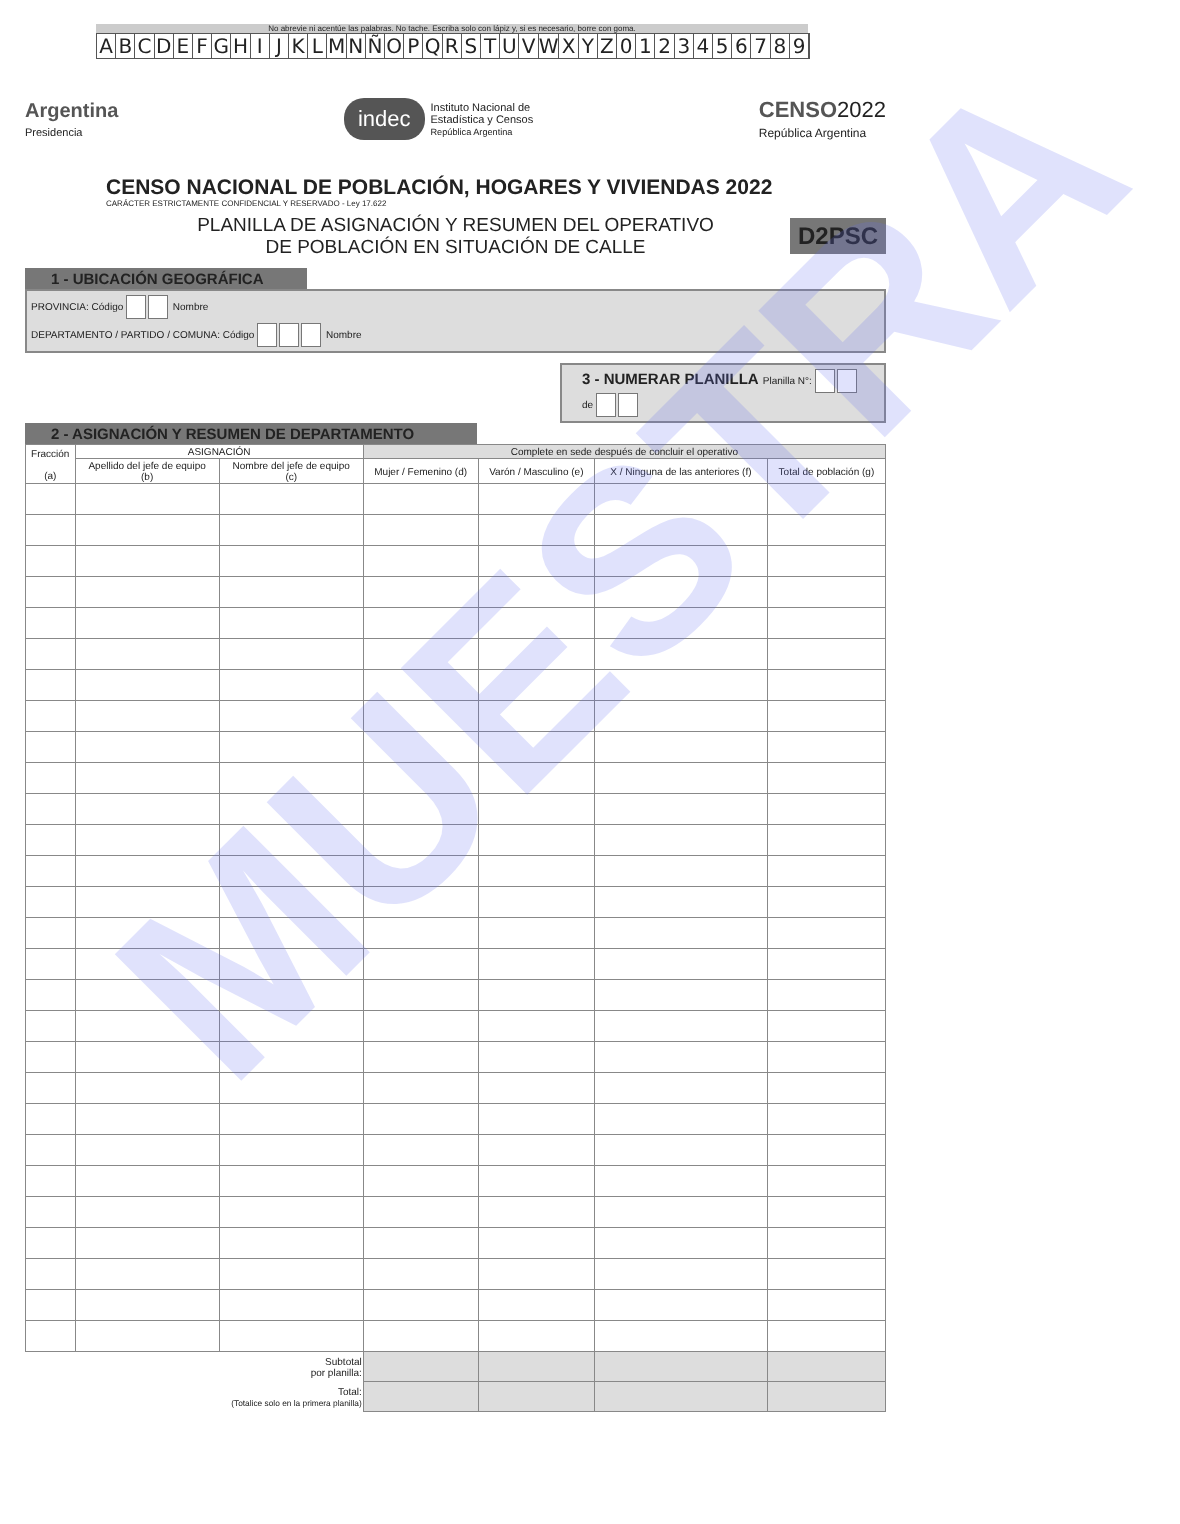No abrevie ni acentúe las palabras. No tache. Escriba solo con lápiz y, si es necesario, borre con goma.
ABCDEFGHIJKLMNÑOPQRSTUVWXYZ 0123456789
Argentina
Presidencia
indec Instituto Nacional de
Estadística y Censos
República Argentina
CENSO 2022
República Argentina
CENSO NACIONAL DE POBLACIÓN, HOGARES Y VIVIENDAS 2022
CARÁCTER ESTRICTAMENTE CONFIDENCIAL Y RESERVADO - Ley 17.622
PLANILLA DE ASIGNACIÓN Y RESUMEN DEL OPERATIVO
DE POBLACIÓN EN SITUACIÓN DE CALLE
D2PSC
1 - UBICACIÓN GEOGRÁFICA
PROVINCIA: Código Nombre
DEPARTAMENTO / PARTIDO / COMUNA: Código Nombre
3 - NUMERAR PLANILLA Planilla N°: de
2 - ASIGNACIÓN Y RESUMEN DE DEPARTAMENTO
| Fracción (a) | ASIGNACIÓN | | Complete en sede después de concluir el operativo | | | |
| --- | --- | --- | --- | --- | --- | --- |
| | Apellido del jefe de equipo (b) | Nombre del jefe de equipo (c) | Mujer / Femenino (d) | Varón / Masculino (e) | X / Ninguna de las anteriores (f) | Total de población (g) |
| Subtotal por planilla: | | | | | | |
| Total: (Totalice solo en la primera planilla) | | | | | | |
MUESTRA